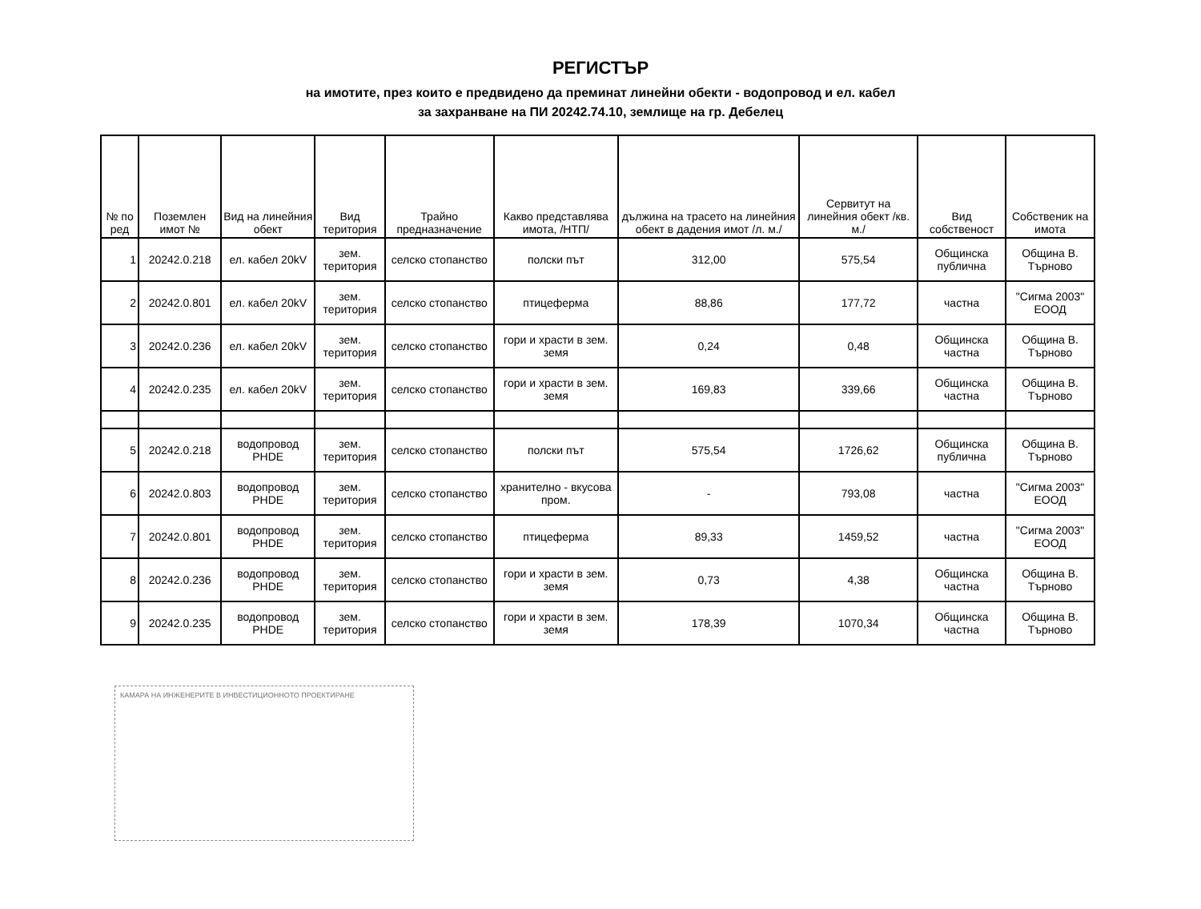РЕГИСТЪР
на имотите, през които е предвидено да преминат линейни обекти - водопровод и ел. кабел
за захранване на ПИ 20242.74.10, землище на гр. Дебелец
| № по ред | Поземлен имот № | Вид на линейния обект | Вид територия | Трайно предназначение | Какво представлява имота, /НТП/ | дължина на трасето на линейния обект в дадения имот /л. м./ | Сервитут на линейния обект /кв. м./ | Вид собственост | Собственик на имота |
| --- | --- | --- | --- | --- | --- | --- | --- | --- | --- |
| 1 | 20242.0.218 | ел. кабел 20kV | зем. територия | селско стопанство | полски път | 312,00 | 575,54 | Общинска публична | Община В. Търново |
| 2 | 20242.0.801 | ел. кабел 20kV | зем. територия | селско стопанство | птицеферма | 88,86 | 177,72 | частна | "Сигма 2003" ЕООД |
| 3 | 20242.0.236 | ел. кабел 20kV | зем. територия | селско стопанство | гори и храсти в зем. земя | 0,24 | 0,48 | Общинска частна | Община В. Търново |
| 4 | 20242.0.235 | ел. кабел 20kV | зем. територия | селско стопанство | гори и храсти в зем. земя | 169,83 | 339,66 | Общинска частна | Община В. Търново |
| 5 | 20242.0.218 | водопровод PHDE | зем. територия | селско стопанство | полски път | 575,54 | 1726,62 | Общинска публична | Община В. Търново |
| 6 | 20242.0.803 | водопровод PHDE | зем. територия | селско стопанство | хранително - вкусова пром. | - | 793,08 | частна | "Сигма 2003" ЕООД |
| 7 | 20242.0.801 | водопровод PHDE | зем. територия | селско стопанство | птицеферма | 89,33 | 1459,52 | частна | "Сигма 2003" ЕООД |
| 8 | 20242.0.236 | водопровод PHDE | зем. територия | селско стопанство | гори и храсти в зем. земя | 0,73 | 4,38 | Общинска частна | Община В. Търново |
| 9 | 20242.0.235 | водопровод PHDE | зем. територия | селско стопанство | гори и храсти в зем. земя | 178,39 | 1070,34 | Общинска частна | Община В. Търново |
КАМАРА НА ИНЖЕНЕРИТЕ В ИНВЕСТИЦИОННОТО ПРОЕКТИРАНЕ